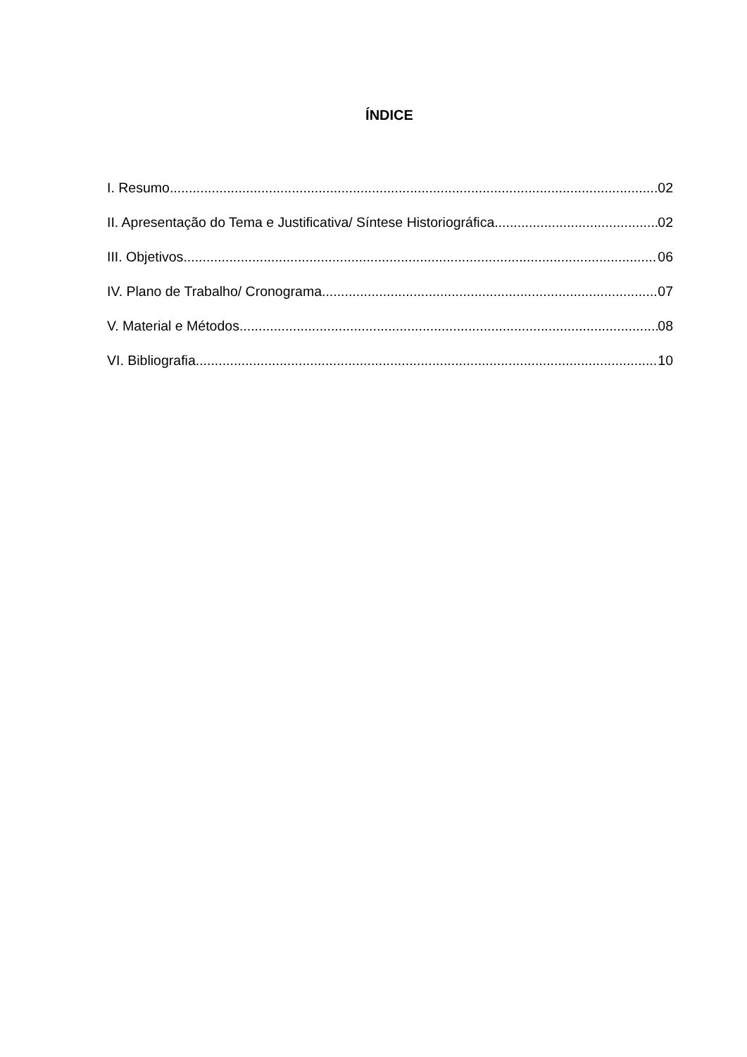ÍNDICE
I. Resumo 02
II. Apresentação do Tema e Justificativa/ Síntese Historiográfica 02
III. Objetivos 06
IV. Plano de Trabalho/ Cronograma 07
V. Material e Métodos 08
VI. Bibliografia 10